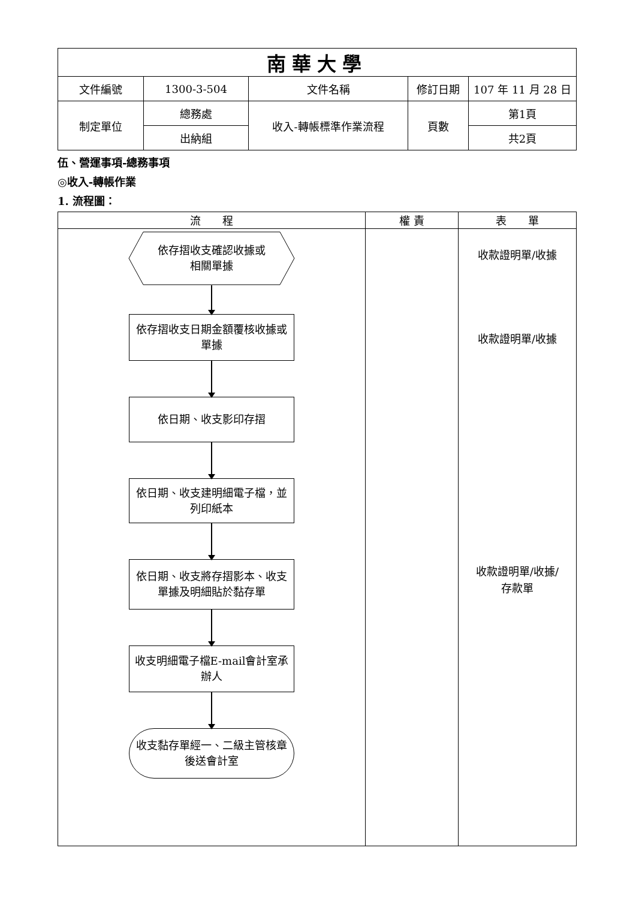| 南華大學 | | | | |
| 文件編號 | 1300-3-504 | 文件名稱 | 修訂日期 | 107 年 11 月 28 日 |
| 制定單位 | 總務處 | 收入-轉帳標準作業流程 | 頁數 | 第1頁 |
| | 出納組 | | | 共2頁 |
伍、營運事項-總務事項
◎收入-轉帳作業
1. 流程圖：
| 流 程 | 權 責 | 表 單 |
| 依存摺收支確認收據或 相關單據 依存摺收支日期金額覆核收據或單據 依日期、收支影印存摺 依日期、收支建明細電子檔，並列印紙本 依日期、收支將存摺影本、收支單據及明細貼於黏存單 收支明細電子檔E-mail會計室承辦人 收支黏存單經一、二級主管核章後送會計室 | | 收款證明單/收據 收款證明單/收據 收款證明單/收據/ 存款單 |